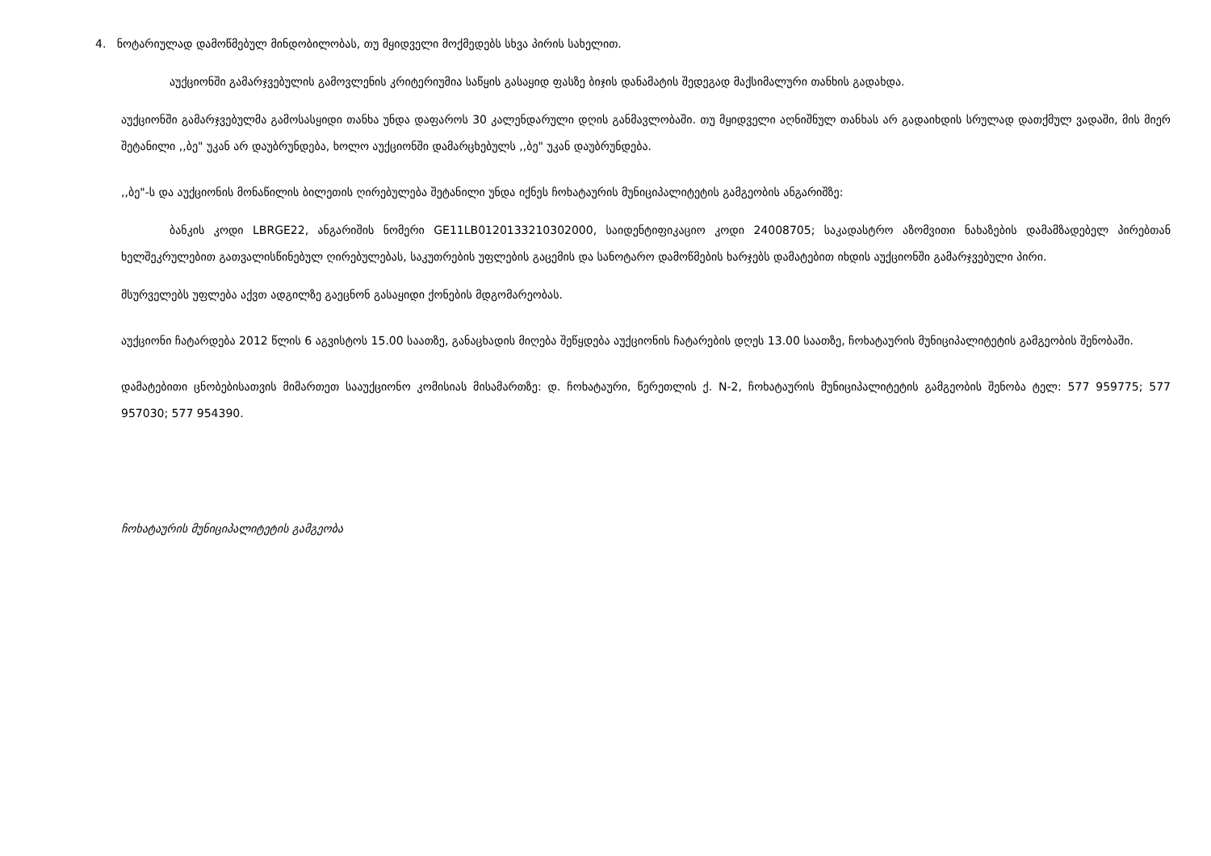4. ნოტარიულად დამოწმებულ მინდობილობას, თუ მყიდველი მოქმედებს სხვა პირის სახელით.
აუქციონში გამარჯვებულის გამოვლენის კრიტერიუმია საწყის გასაყიდ ფასზე ბიჯის დანამატის შედეგად მაქსიმალური თანხის გადახდა.
აუქციონში გამარჯვებულმა გამოსასყიდი თანხა უნდა დაფაროს 30 კალენდარული დღის განმავლობაში. თუ მყიდველი აღნიშნულ თანხას არ გადაიხდის სრულად დათქმულ ვადაში, მის მიერ შეტანილი ,,ბე" უკან არ დაუბრუნდება, ხოლო აუქციონში დამარცხებულს ,,ბე" უკან დაუბრუნდება.
,,ბე"-ს და აუქციონის მონაწილის ბილეთის ღირებულება შეტანილი უნდა იქნეს ჩოხატაურის მუნიციპალიტეტის გამგეობის ანგარიშზე:
ბანკის კოდი LBRGE22, ანგარიშის ნომერი GE11LB0120133210302000, საიდენტიფიკაციო კოდი 24008705; საკადასტრო აზომვითი ნახაზების დამამზადებელ პირებთან ხელშეკრულებით გათვალისწინებულ ღირებულებას, საკუთრების უფლების გაცემის და სანოტარო დამოწმების ხარჯებს დამატებით იხდის აუქციონში გამარჯვებული პირი.
მსურველებს უფლება აქვთ ადგილზე გაეცნონ გასაყიდი ქონების მდგომარეობას.
აუქციონი ჩატარდება 2012 წლის 6 აგვისტოს 15.00 საათზე, განაცხადის მიღება შეწყდება აუქციონის ჩატარების დღეს 13.00 საათზე, ჩოხატაურის მუნიციპალიტეტის გამგეობის შენობაში.
დამატებითი ცნობებისათვის მიმართეთ სააუქციონო კომისიას მისამართზე: დ. ჩოხატაური, წერეთლის ქ. N-2, ჩოხატაურის მუნიციპალიტეტის გამგეობის შენობა ტელ: 577 959775; 577 957030; 577 954390.
ჩოხატაურის მუნიციპალიტეტის გამგეობა